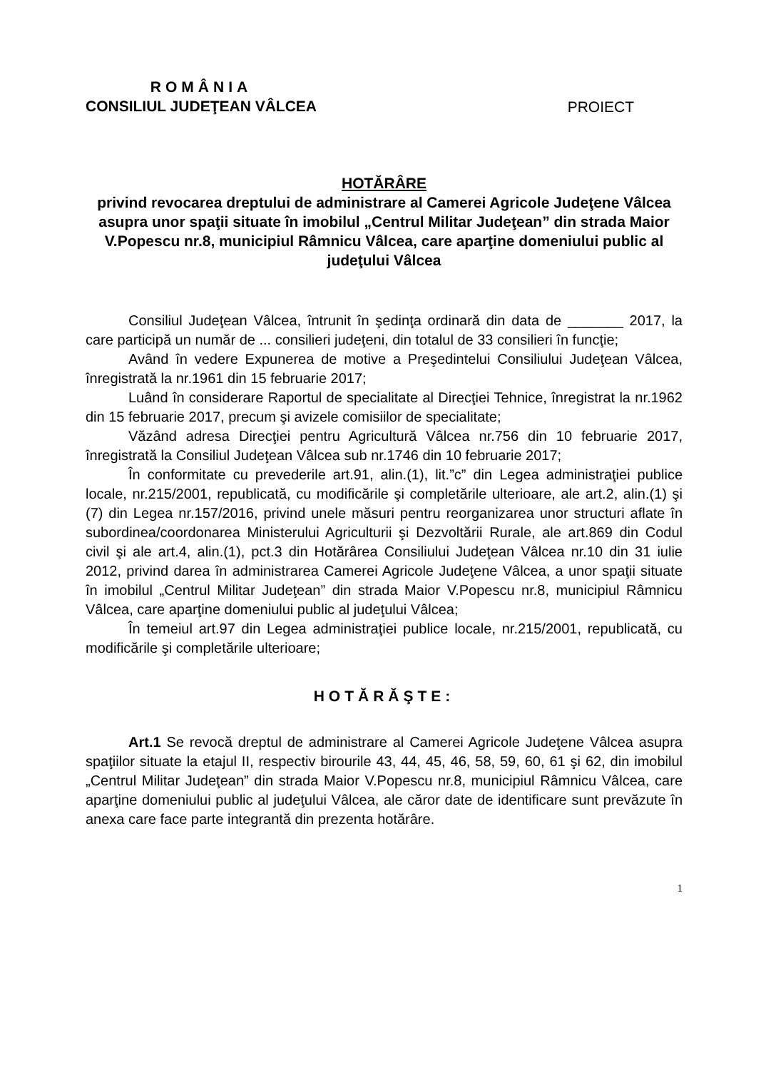ROMÂNIA
CONSILIUL JUDEŢEAN VÂLCEA
PROIECT
HOTĂRÂRE
privind revocarea dreptului de administrare al Camerei Agricole Judeţene Vâlcea asupra unor spaţii situate în imobilul „Centrul Militar Judeţean” din strada Maior V.Popescu nr.8, municipiul Râmnicu Vâlcea, care aparţine domeniului public al judeţului Vâlcea
Consiliul Judeţean Vâlcea, întrunit în şedinţa ordinară din data de _______ 2017, la care participă un număr de ... consilieri judeţeni, din totalul de 33 consilieri în funcţie;
Având în vedere Expunerea de motive a Preşedintelui Consiliului Judeţean Vâlcea, înregistrată la nr.1961 din 15 februarie 2017;
Luând în considerare Raportul de specialitate al Direcţiei Tehnice, înregistrat la nr.1962 din 15 februarie 2017, precum şi avizele comisiilor de specialitate;
Văzând adresa Direcţiei pentru Agricultură Vâlcea nr.756 din 10 februarie 2017, înregistrată la Consiliul Judeţean Vâlcea sub nr.1746 din 10 februarie 2017;
În conformitate cu prevederile art.91, alin.(1), lit.”c” din Legea administraţiei publice locale, nr.215/2001, republicată, cu modificările şi completările ulterioare, ale art.2, alin.(1) şi (7) din Legea nr.157/2016, privind unele măsuri pentru reorganizarea unor structuri aflate în subordinea/coordonarea Ministerului Agriculturii şi Dezvoltării Rurale, ale art.869 din Codul civil şi ale art.4, alin.(1), pct.3 din Hotărârea Consiliului Judeţean Vâlcea nr.10 din 31 iulie 2012, privind darea în administrarea Camerei Agricole Judeţene Vâlcea, a unor spaţii situate în imobilul „Centrul Militar Judeţean” din strada Maior V.Popescu nr.8, municipiul Râmnicu Vâlcea, care aparţine domeniului public al judeţului Vâlcea;
În temeiul art.97 din Legea administraţiei publice locale, nr.215/2001, republicată, cu modificările şi completările ulterioare;
HOTĂRĂŞTE:
Art.1 Se revocă dreptul de administrare al Camerei Agricole Judeţene Vâlcea asupra spaţiilor situate la etajul II, respectiv birourile 43, 44, 45, 46, 58, 59, 60, 61 şi 62, din imobilul „Centrul Militar Judeţean” din strada Maior V.Popescu nr.8, municipiul Râmnicu Vâlcea, care aparţine domeniului public al judeţului Vâlcea, ale căror date de identificare sunt prevăzute în anexa care face parte integrantă din prezenta hotărâre.
1